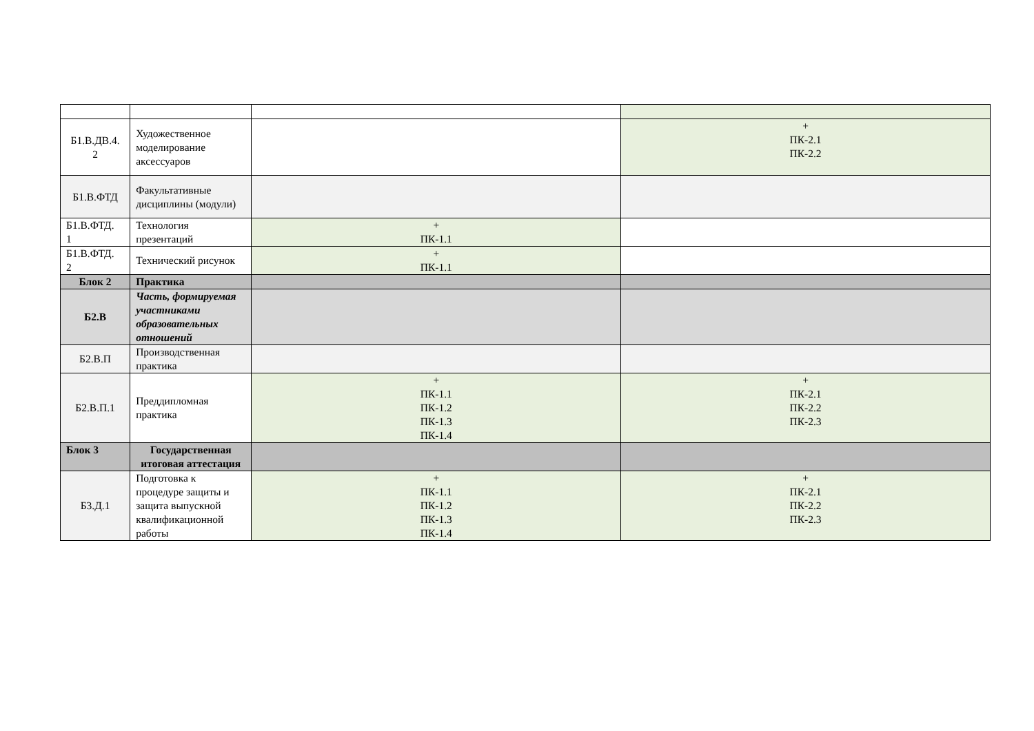| Б1.В.ДВ.4. 2 | Художественное моделирование аксессуаров | | + ПК-2.1 ПК-2.2 |
| Б1.В.ФТД | Факультативные дисциплины (модули) | | |
| Б1.В.ФТД. 1 | Технология презентаций | + ПК-1.1 | |
| Б1.В.ФТД. 2 | Технический рисунок | + ПК-1.1 | |
| Блок 2 | Практика | | |
| Б2.В | Часть, формируемая участниками образовательных отношений | | |
| Б2.В.П | Производственная практика | | |
| Б2.В.П.1 | Преддипломная практика | + ПК-1.1 ПК-1.2 ПК-1.3 ПК-1.4 | + ПК-2.1 ПК-2.2 ПК-2.3 |
| Блок 3 | Государственная итоговая аттестация | | |
| Б3.Д.1 | Подготовка к процедуре защиты и защита выпускной квалификационной работы | + ПК-1.1 ПК-1.2 ПК-1.3 ПК-1.4 | + ПК-2.1 ПК-2.2 ПК-2.3 |